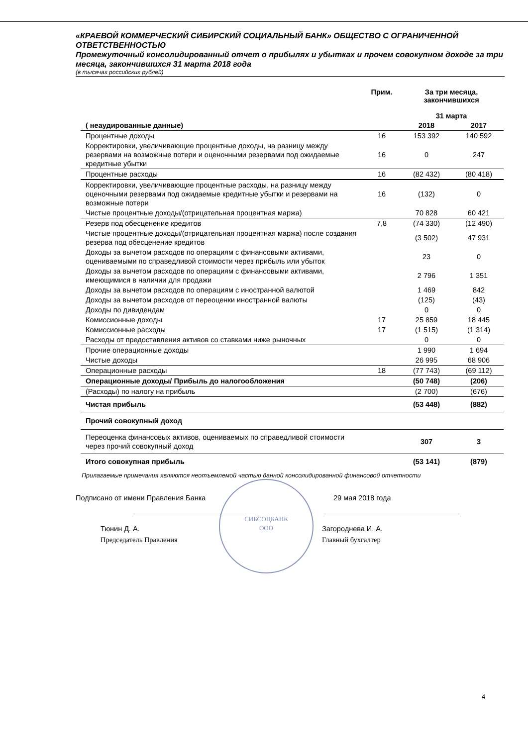«КРАЕВОЙ КОММЕРЧЕСКИЙ СИБИРСКИЙ СОЦИАЛЬНЫЙ БАНК» ОБЩЕСТВО С ОГРАНИЧЕННОЙ ОТВЕТСТВЕННОСТЬЮ
Промежуточный консолидированный отчет о прибылях и убытках и прочем совокупном доходе за три месяца, закончившихся 31 марта 2018 года
(в тысячах российских рублей)
| | Прим. | За три месяца, закончившихся 31 марта | |
| --- | --- | --- | --- |
| ( неаудированные данные) | | 2018 | 2017 |
| Процентные доходы | 16 | 153 392 | 140 592 |
| Корректировки, увеличивающие процентные доходы, на разницу между резервами на возможные потери и оценочными резервами под ожидаемые кредитные убытки | 16 | 0 | 247 |
| Процентные расходы | 16 | (82 432) | (80 418) |
| Корректировки, увеличивающие процентные расходы, на разницу между оценочными резервами под ожидаемые кредитные убытки и резервами на возможные потери | 16 | (132) | 0 |
| Чистые процентные доходы/(отрицательная процентная маржа) | | 70 828 | 60 421 |
| Резерв под обесценение кредитов | 7,8 | (74 330) | (12 490) |
| Чистые процентные доходы/(отрицательная процентная маржа) после создания резерва под обесценение кредитов | | (3 502) | 47 931 |
| Доходы за вычетом расходов по операциям с финансовыми активами, оцениваемыми по справедливой стоимости через прибыль или убыток | | 23 | 0 |
| Доходы за вычетом расходов по операциям с финансовыми активами, имеющимися в наличии для продажи | | 2 796 | 1 351 |
| Доходы за вычетом расходов по операциям с иностранной валютой | | 1 469 | 842 |
| Доходы за вычетом расходов от переоценки иностранной валюты | | (125) | (43) |
| Доходы по дивидендам | | 0 | 0 |
| Комиссионные доходы | 17 | 25 859 | 18 445 |
| Комиссионные расходы | 17 | (1 515) | (1 314) |
| Расходы от предоставления активов со ставками ниже рыночных | | 0 | 0 |
| Прочие операционные доходы | | 1 990 | 1 694 |
| Чистые доходы | | 26 995 | 68 906 |
| Операционные расходы | 18 | (77 743) | (69 112) |
| Операционные доходы/ Прибыль до налогообложения | | (50 748) | (206) |
| (Расходы) по налогу на прибыль | | (2 700) | (676) |
| Чистая прибыль | | (53 448) | (882) |
| Прочий совокупный доход | | | |
| Переоценка финансовых активов, оцениваемых по справедливой стоимости через прочий совокупный доход | | 307 | 3 |
| Итого совокупная прибыль | | (53 141) | (879) |
Прилагаемые примечания являются неотъемлемой частью данной консолидированной финансовой отчетности
Подписано от имени Правления Банка
29 мая 2018 года
Тюнин Д. А.
Председатель Правления
Загороднева И. А.
Главный бухгалтер
СИБСОЦБАНК
ООО
4